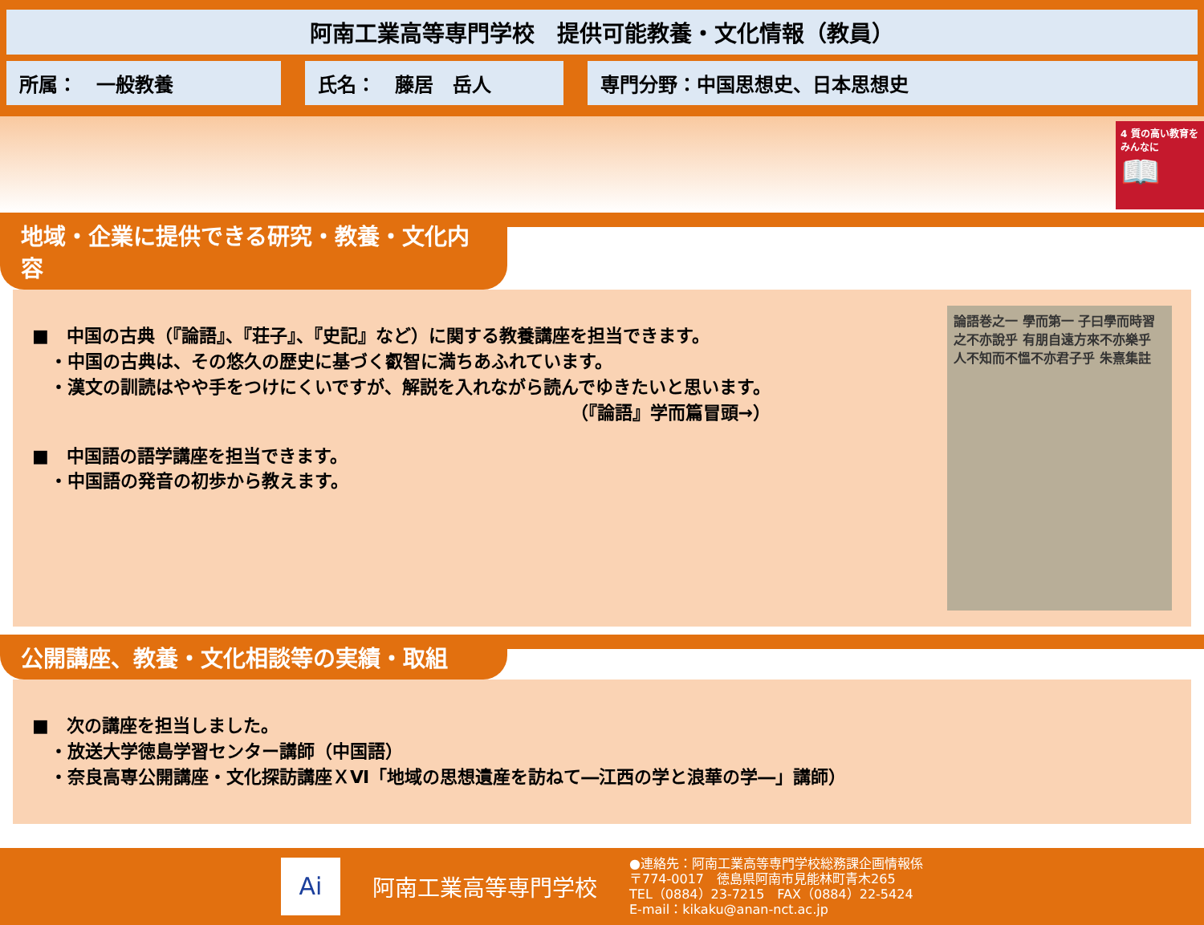阿南工業高等専門学校　提供可能教養・文化情報（教員）
所属：　一般教養 氏名：　藤居　岳人 専門分野：中国思想史、日本思想史
4 質の高い教育をみんなに
📖
地域・企業に提供できる研究・教養・文化内容
■　中国の古典（『論語』、『荘子』、『史記』など）に関する教養講座を担当できます。
　・中国の古典は、その悠久の歴史に基づく叡智に満ちあふれています。
　・漢文の訓読はやや手をつけにくいですが、解説を入れながら読んでゆきたいと思います。
（『論語』学而篇冒頭→）
■　中国語の語学講座を担当できます。
　・中国語の発音の初歩から教えます。
論語巻之一 學而第一 子曰學而時習之不亦說乎 有朋自遠方來不亦樂乎 人不知而不慍不亦君子乎 朱熹集註
公開講座、教養・文化相談等の実績・取組
■　次の講座を担当しました。
　・放送大学徳島学習センター講師（中国語）
　・奈良高専公開講座・文化探訪講座ＸⅥ「地域の思想遺産を訪ねて―江西の学と浪華の学―」講師）
Ai
阿南工業高等専門学校
●連絡先：阿南工業高等専門学校総務課企画情報係
〒774-0017　徳島県阿南市見能林町青木265
TEL（0884）23-7215　FAX（0884）22-5424
E-mail：kikaku@anan-nct.ac.jp